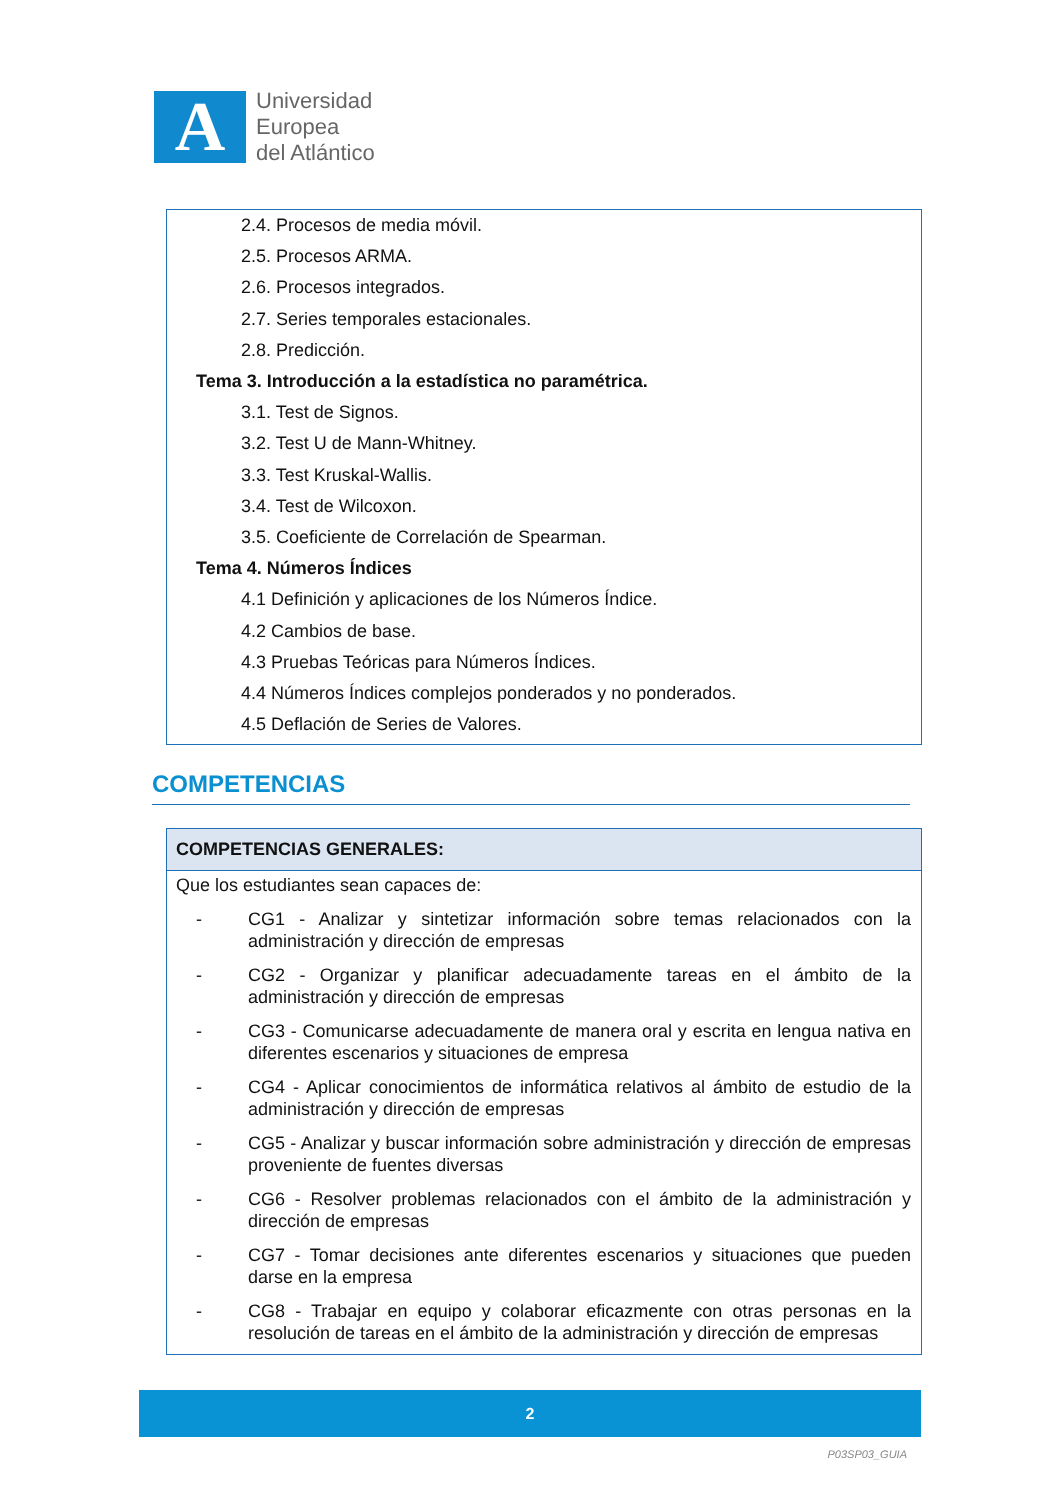A
Universidad
Europea
del Atlántico
2.4. Procesos de media móvil.
2.5. Procesos ARMA.
2.6. Procesos integrados.
2.7. Series temporales estacionales.
2.8. Predicción.
Tema 3. Introducción a la estadística no paramétrica.
3.1. Test de Signos.
3.2. Test U de Mann-Whitney.
3.3. Test Kruskal-Wallis.
3.4. Test de Wilcoxon.
3.5. Coeficiente de Correlación de Spearman.
Tema 4. Números Índices
4.1 Definición y aplicaciones de los Números Índice.
4.2 Cambios de base.
4.3 Pruebas Teóricas para Números Índices.
4.4 Números Índices complejos ponderados y no ponderados.
4.5 Deflación de Series de Valores.
COMPETENCIAS
| COMPETENCIAS GENERALES: |
| --- |
| Que los estudiantes sean capaces de: - CG1 - Analizar y sintetizar información sobre temas relacionados con la administración y dirección de empresas - CG2 - Organizar y planificar adecuadamente tareas en el ámbito de la administración y dirección de empresas - CG3 - Comunicarse adecuadamente de manera oral y escrita en lengua nativa en diferentes escenarios y situaciones de empresa - CG4 - Aplicar conocimientos de informática relativos al ámbito de estudio de la administración y dirección de empresas - CG5 - Analizar y buscar información sobre administración y dirección de empresas proveniente de fuentes diversas - CG6 - Resolver problemas relacionados con el ámbito de la administración y dirección de empresas - CG7 - Tomar decisiones ante diferentes escenarios y situaciones que pueden darse en la empresa - CG8 - Trabajar en equipo y colaborar eficazmente con otras personas en la resolución de tareas en el ámbito de la administración y dirección de empresas |
2
P03SP03_GUIA